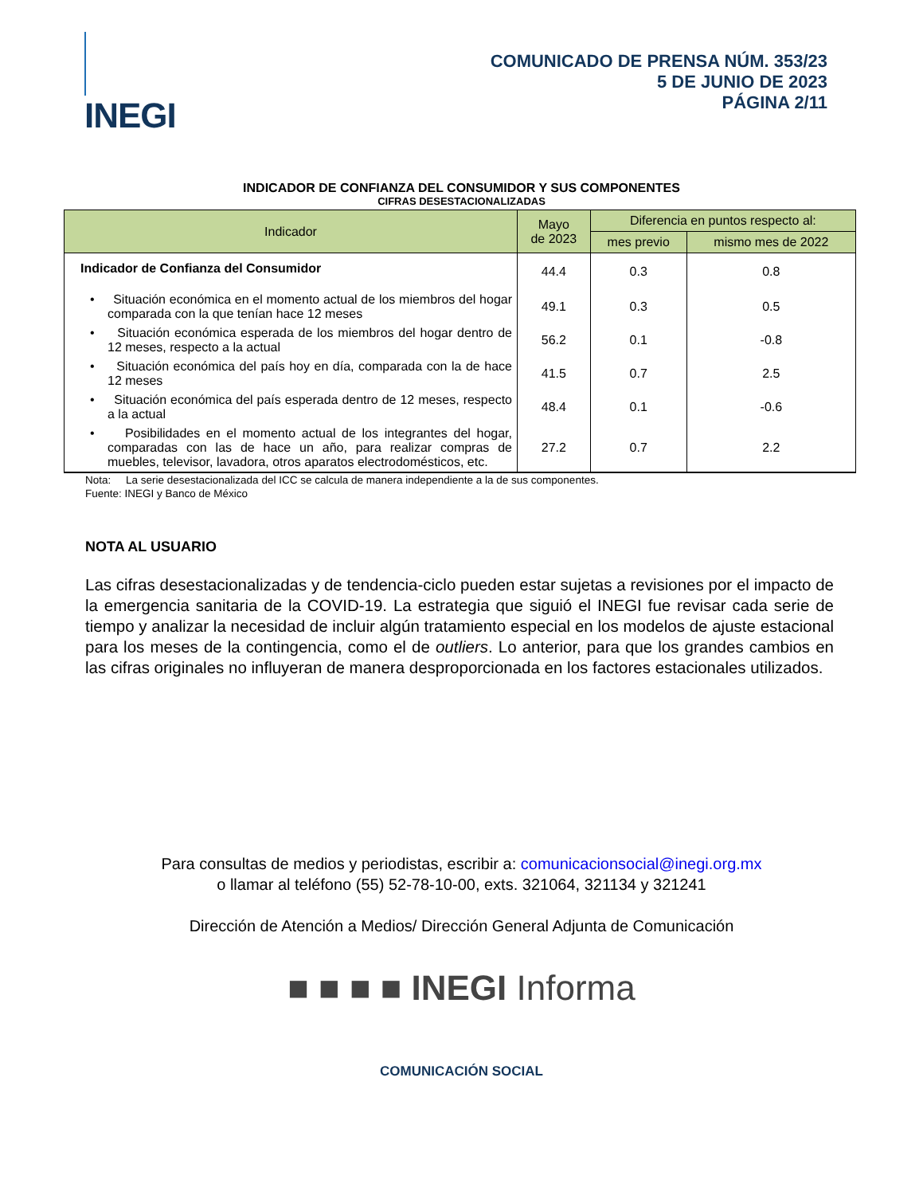INEGI
COMUNICADO DE PRENSA NÚM. 353/23
5 DE JUNIO DE 2023
PÁGINA 2/11
INDICADOR DE CONFIANZA DEL CONSUMIDOR Y SUS COMPONENTES
CIFRAS DESESTACIONALIZADAS
| Indicador | Mayo de 2023 | Diferencia en puntos respecto al: | |
| --- | --- | --- | --- |
| | | mes previo | mismo mes de 2022 |
| Indicador de Confianza del Consumidor | 44.4 | 0.3 | 0.8 |
| • Situación económica en el momento actual de los miembros del hogar comparada con la que tenían hace 12 meses | 49.1 | 0.3 | 0.5 |
| • Situación económica esperada de los miembros del hogar dentro de 12 meses, respecto a la actual | 56.2 | 0.1 | -0.8 |
| • Situación económica del país hoy en día, comparada con la de hace 12 meses | 41.5 | 0.7 | 2.5 |
| • Situación económica del país esperada dentro de 12 meses, respecto a la actual | 48.4 | 0.1 | -0.6 |
| • Posibilidades en el momento actual de los integrantes del hogar, comparadas con las de hace un año, para realizar compras de muebles, televisor, lavadora, otros aparatos electrodomésticos, etc. | 27.2 | 0.7 | 2.2 |
Nota: La serie desestacionalizada del ICC se calcula de manera independiente a la de sus componentes.
Fuente: INEGI y Banco de México
NOTA AL USUARIO
Las cifras desestacionalizadas y de tendencia-ciclo pueden estar sujetas a revisiones por el impacto de la emergencia sanitaria de la COVID-19. La estrategia que siguió el INEGI fue revisar cada serie de tiempo y analizar la necesidad de incluir algún tratamiento especial en los modelos de ajuste estacional para los meses de la contingencia, como el de outliers. Lo anterior, para que los grandes cambios en las cifras originales no influyeran de manera desproporcionada en los factores estacionales utilizados.
Para consultas de medios y periodistas, escribir a: comunicacionsocial@inegi.org.mx
o llamar al teléfono (55) 52-78-10-00, exts. 321064, 321134 y 321241
Dirección de Atención a Medios/ Dirección General Adjunta de Comunicación
■ ■ ■ ■ INEGI Informa
COMUNICACIÓN SOCIAL